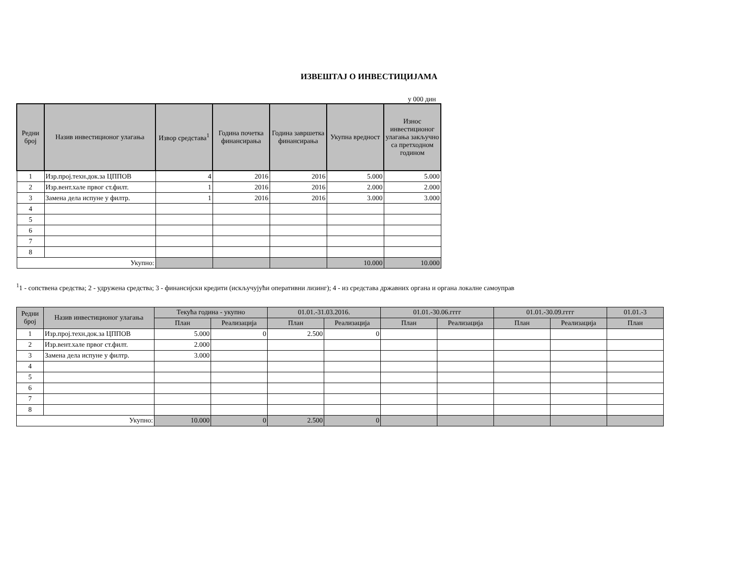ИЗВЕШТАЈ О ИНВЕСТИЦИЈАМА
у 000 дин
| Редни број | Назив инвестиционог улагања | Извор средстава<sup>1</sup> | Година почетка финансирања | Година завршетка финансирања | Укупна вредност | Износ инвестиционог улагања закључно са претходном годином |
| --- | --- | --- | --- | --- | --- | --- |
| 1 | Изр.проj.техн.док.за ЦППОВ | 4 | 2016 | 2016 | 5.000 | 5.000 |
| 2 | Изр.вент.хале првог ст.филт. | 1 | 2016 | 2016 | 2.000 | 2.000 |
| 3 | Замена дела испуне у филтр. | 1 | 2016 | 2016 | 3.000 | 3.000 |
| 4 | | | | | | |
| 5 | | | | | | |
| 6 | | | | | | |
| 7 | | | | | | |
| 8 | | | | | | |
| Укупно: | | | | | 10.000 | 10.000 |
<sup>1</sup> 1 - сопствена средства; 2 - удружена средства; 3 - финансијски кредити (искључујући оперативни лизинг); 4 - из средстава државних органа и органа локалне самоуправ
| Редни број | Назив инвестиционог улагања | Текућа година - укупно | | 01.01.-31.03.2016. | | 01.01.-30.06.гггг | | 01.01.-30.09.гггг | | 01.01.-3 |
| --- | --- | --- | --- | --- | --- | --- | --- | --- | --- | --- |
| | | План | Реализација | План | Реализација | План | Реализација | План | Реализација | План |
| 1 | Изр.проj.техн.док.за ЦППОВ | 5.000 | 0 | 2.500 | 0 | | | | | |
| 2 | Изр.вент.хале првог ст.филт. | 2.000 | | | | | | | | |
| 3 | Замена дела испуне у филтр. | 3.000 | | | | | | | | |
| 4 | | | | | | | | | | |
| 5 | | | | | | | | | | |
| 6 | | | | | | | | | | |
| 7 | | | | | | | | | | |
| 8 | | | | | | | | | | |
| Укупно: | | 10.000 | 0 | 2.500 | 0 | | | | | |